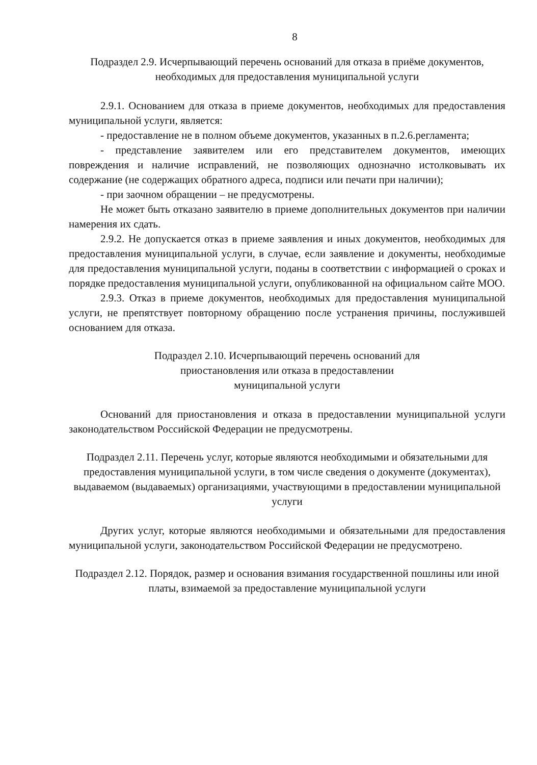8
Подраздел 2.9. Исчерпывающий перечень оснований для отказа в приёме документов, необходимых для предоставления муниципальной услуги
2.9.1. Основанием для отказа в приеме документов, необходимых для предоставления муниципальной услуги, является:
- предоставление не в полном объеме документов, указанных в п.2.6.регламента;
- представление заявителем или его представителем документов, имеющих повреждения и наличие исправлений, не позволяющих однозначно истолковывать их содержание (не содержащих обратного адреса, подписи или печати при наличии);
- при заочном обращении – не предусмотрены.
Не может быть отказано заявителю в приеме дополнительных документов при наличии намерения их сдать.
2.9.2. Не допускается отказ в приеме заявления и иных документов, необходимых для предоставления муниципальной услуги, в случае, если заявление и документы, необходимые для предоставления муниципальной услуги, поданы в соответствии с информацией о сроках и порядке предоставления муниципальной услуги, опубликованной на официальном сайте МОО.
2.9.3. Отказ в приеме документов, необходимых для предоставления муниципальной услуги, не препятствует повторному обращению после устранения причины, послужившей основанием для отказа.
Подраздел 2.10. Исчерпывающий перечень оснований для
приостановления или отказа в предоставлении
муниципальной услуги
Оснований для приостановления и отказа в предоставлении муниципальной услуги законодательством Российской Федерации не предусмотрены.
Подраздел 2.11. Перечень услуг, которые являются необходимыми и обязательными для предоставления муниципальной услуги, в том числе сведения о документе (документах), выдаваемом (выдаваемых) организациями, участвующими в предоставлении муниципальной услуги
Других услуг, которые являются необходимыми и обязательными для предоставления муниципальной услуги, законодательством Российской Федерации не предусмотрено.
Подраздел 2.12. Порядок, размер и основания взимания государственной пошлины или иной платы, взимаемой за предоставление муниципальной услуги